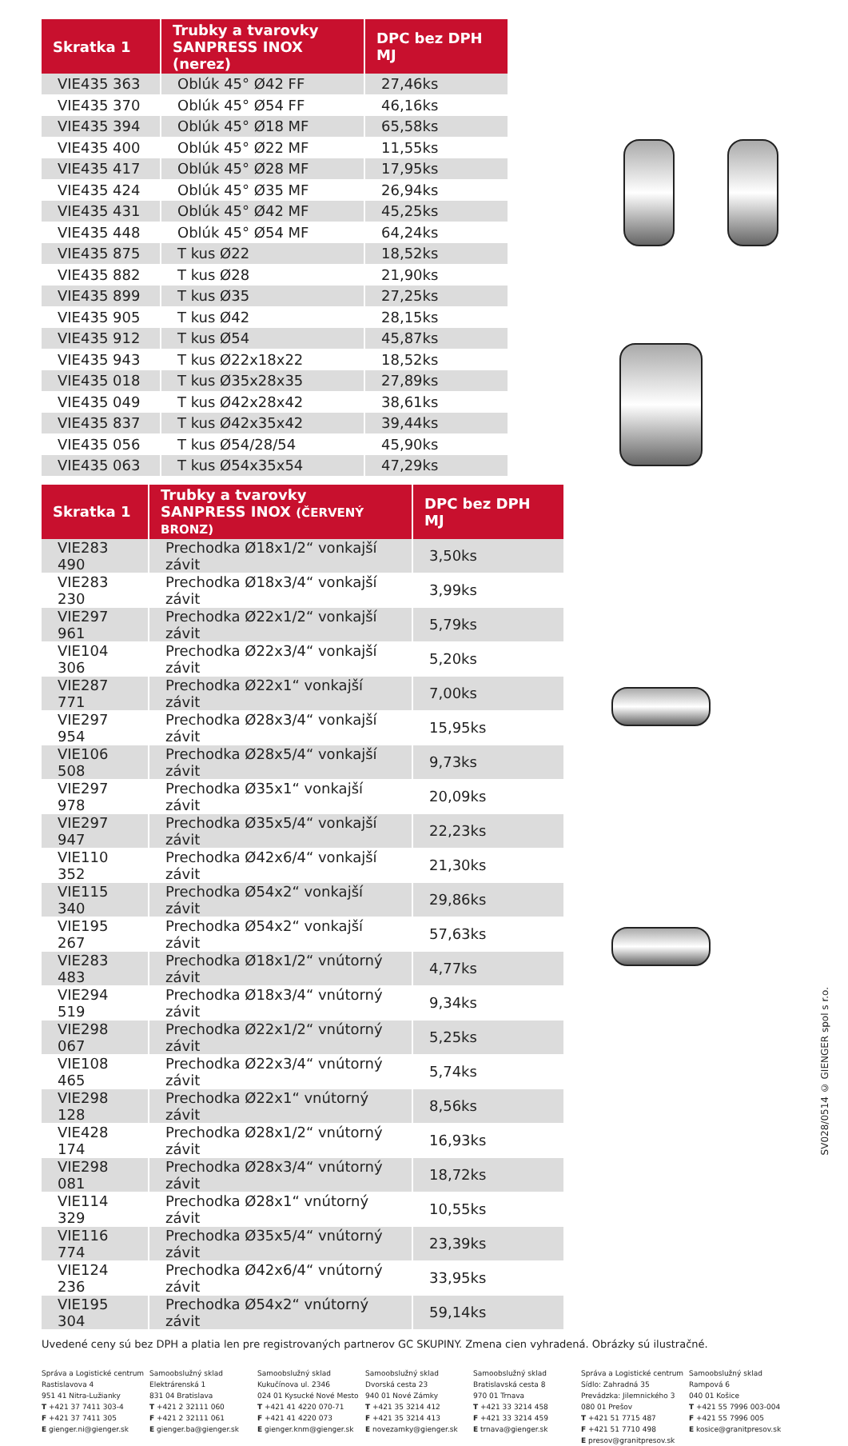| Skratka 1 | Trubky a tvarovky SANPRESS INOX (nerez) | DPC bez DPH MJ |
| --- | --- | --- |
| VIE435 363 | Oblúk 45° Ø42 FF | 27,46ks |
| VIE435 370 | Oblúk 45° Ø54 FF | 46,16ks |
| VIE435 394 | Oblúk 45° Ø18 MF | 65,58ks |
| VIE435 400 | Oblúk 45° Ø22 MF | 11,55ks |
| VIE435 417 | Oblúk 45° Ø28 MF | 17,95ks |
| VIE435 424 | Oblúk 45° Ø35 MF | 26,94ks |
| VIE435 431 | Oblúk 45° Ø42 MF | 45,25ks |
| VIE435 448 | Oblúk 45° Ø54 MF | 64,24ks |
| VIE435 875 | T kus Ø22 | 18,52ks |
| VIE435 882 | T kus Ø28 | 21,90ks |
| VIE435 899 | T kus Ø35 | 27,25ks |
| VIE435 905 | T kus Ø42 | 28,15ks |
| VIE435 912 | T kus Ø54 | 45,87ks |
| VIE435 943 | T kus Ø22x18x22 | 18,52ks |
| VIE435 018 | T kus Ø35x28x35 | 27,89ks |
| VIE435 049 | T kus Ø42x28x42 | 38,61ks |
| VIE435 837 | T kus Ø42x35x42 | 39,44ks |
| VIE435 056 | T kus Ø54/28/54 | 45,90ks |
| VIE435 063 | T kus Ø54x35x54 | 47,29ks |
| Skratka 1 | Trubky a tvarovky SANPRESS INOX (ČERVENÝ BRONZ) | DPC bez DPH MJ |
| --- | --- | --- |
| VIE283 490 | Prechodka Ø18x1/2“ vonkajší závit | 3,50ks |
| VIE283 230 | Prechodka Ø18x3/4“ vonkajší závit | 3,99ks |
| VIE297 961 | Prechodka Ø22x1/2“ vonkajší závit | 5,79ks |
| VIE104 306 | Prechodka Ø22x3/4“ vonkajší závit | 5,20ks |
| VIE287 771 | Prechodka Ø22x1“ vonkajší závit | 7,00ks |
| VIE297 954 | Prechodka Ø28x3/4“ vonkajší závit | 15,95ks |
| VIE106 508 | Prechodka Ø28x5/4“ vonkajší závit | 9,73ks |
| VIE297 978 | Prechodka Ø35x1“ vonkajší závit | 20,09ks |
| VIE297 947 | Prechodka Ø35x5/4“ vonkajší závit | 22,23ks |
| VIE110 352 | Prechodka Ø42x6/4“ vonkajší závit | 21,30ks |
| VIE115 340 | Prechodka Ø54x2“ vonkajší závit | 29,86ks |
| VIE195 267 | Prechodka Ø54x2“ vonkajší závit | 57,63ks |
| VIE283 483 | Prechodka Ø18x1/2“ vnútorný závit | 4,77ks |
| VIE294 519 | Prechodka Ø18x3/4“ vnútorný závit | 9,34ks |
| VIE298 067 | Prechodka Ø22x1/2“ vnútorný závit | 5,25ks |
| VIE108 465 | Prechodka Ø22x3/4“ vnútorný závit | 5,74ks |
| VIE298 128 | Prechodka Ø22x1“ vnútorný závit | 8,56ks |
| VIE428 174 | Prechodka Ø28x1/2“ vnútorný závit | 16,93ks |
| VIE298 081 | Prechodka Ø28x3/4“ vnútorný závit | 18,72ks |
| VIE114 329 | Prechodka Ø28x1“ vnútorný závit | 10,55ks |
| VIE116 774 | Prechodka Ø35x5/4“ vnútorný závit | 23,39ks |
| VIE124 236 | Prechodka Ø42x6/4“ vnútorný závit | 33,95ks |
| VIE195 304 | Prechodka Ø54x2“ vnútorný závit | 59,14ks |
Uvedené ceny sú bez DPH a platia len pre registrovaných partnerov GC SKUPINY. Zmena cien vyhradená. Obrázky sú ilustračné.
Správa a Logistické centrum
Rastislavova 4
951 41 Nitra-Lužianky
T +421 37 7411 303-4
F +421 37 7411 305
E gienger.ni@gienger.sk
Samoobslužný sklad
Elektrárenská 1
831 04 Bratislava
T +421 2 32111 060
F +421 2 32111 061
E gienger.ba@gienger.sk
Samoobslužný sklad
Kukučínova ul. 2346
024 01 Kysucké Nové Mesto
T +421 41 4220 070-71
F +421 41 4220 073
E gienger.knm@gienger.sk
Samoobslužný sklad
Dvorská cesta 23
940 01 Nové Zámky
T +421 35 3214 412
F +421 35 3214 413
E novezamky@gienger.sk
Samoobslužný sklad
Bratislavská cesta 8
970 01 Trnava
T +421 33 3214 458
F +421 33 3214 459
E trnava@gienger.sk
Správa a Logistické centrum
Sídlo: Zahradná 35
Prevádzka: Jilemnického 3
080 01 Prešov
T +421 51 7715 487
F +421 51 7710 498
E presov@granitpresov.sk
Samoobslužný sklad
Rampová 6
040 01 Košice
T +421 55 7996 003-004
F +421 55 7996 005
E kosice@granitpresov.sk
SV028/0514 © GIENGER spol s r.o.